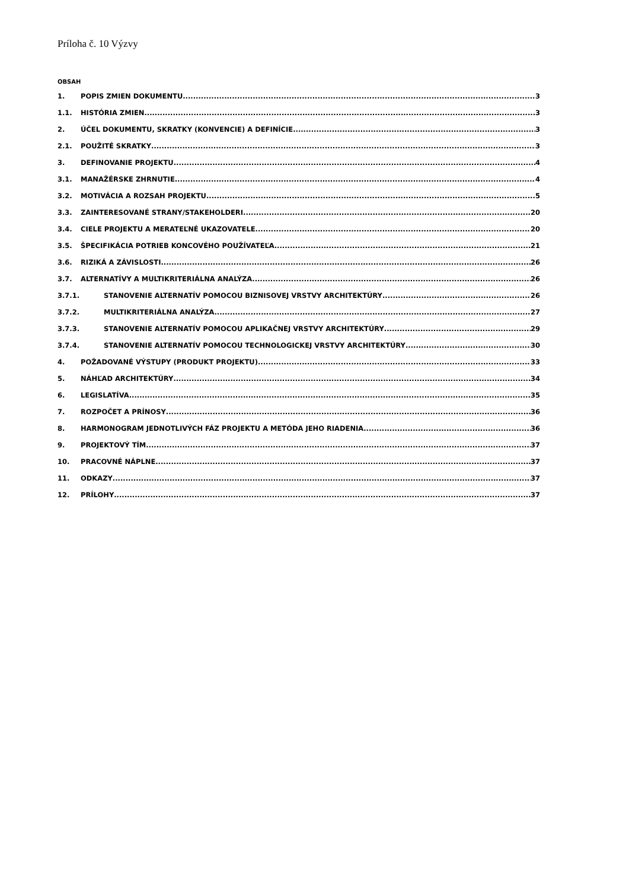Príloha č. 10 Výzvy
OBSAH
1. POPIS ZMIEN DOKUMENTU 3
1.1. HISTÓRIA ZMIEN 3
2. ÚČEL DOKUMENTU, SKRATKY (KONVENCIE) A DEFINÍCIE 3
2.1. POUŽITÉ SKRATKY 3
3. DEFINOVANIE PROJEKTU 4
3.1. MANAŽÉRSKE ZHRNUTIE 4
3.2. MOTIVÁCIA A ROZSAH PROJEKTU 5
3.3. ZAINTERESOVANÉ STRANY/STAKEHOLDERI 20
3.4. CIELE PROJEKTU A MERATEĽNÉ UKAZOVATELE 20
3.5. ŠPECIFIKÁCIA POTRIEB KONCOVÉHO POUŽÍVATEĽA 21
3.6. RIZIKÁ A ZÁVISLOSTI 26
3.7. ALTERNATÍVY A MULTIKRITERIÁLNA ANALÝZA 26
3.7.1. STANOVENIE ALTERNATÍV POMOCOU BIZNISOVEJ VRSTVY ARCHITEKTÚRY 26
3.7.2. MULTIKRITERIÁLNA ANALÝZA 27
3.7.3. STANOVENIE ALTERNATÍV POMOCOU APLIKAČNEJ VRSTVY ARCHITEKTÚRY 29
3.7.4. STANOVENIE ALTERNATÍV POMOCOU TECHNOLOGICKEJ VRSTVY ARCHITEKTÚRY 30
4. POŽADOVANÉ VÝSTUPY (PRODUKT PROJEKTU) 33
5. NÁHĽAD ARCHITEKTÚRY 34
6. LEGISLATÍVA 35
7. ROZPOČET A PRÍNOSY 36
8. HARMONOGRAM JEDNOTLIVÝCH FÁZ PROJEKTU A METÓDA JEHO RIADENIA 36
9. PROJEKTOVÝ TÍM 37
10. PRACOVNÉ NÁPLNE 37
11. ODKAZY 37
12. PRÍLOHY 37